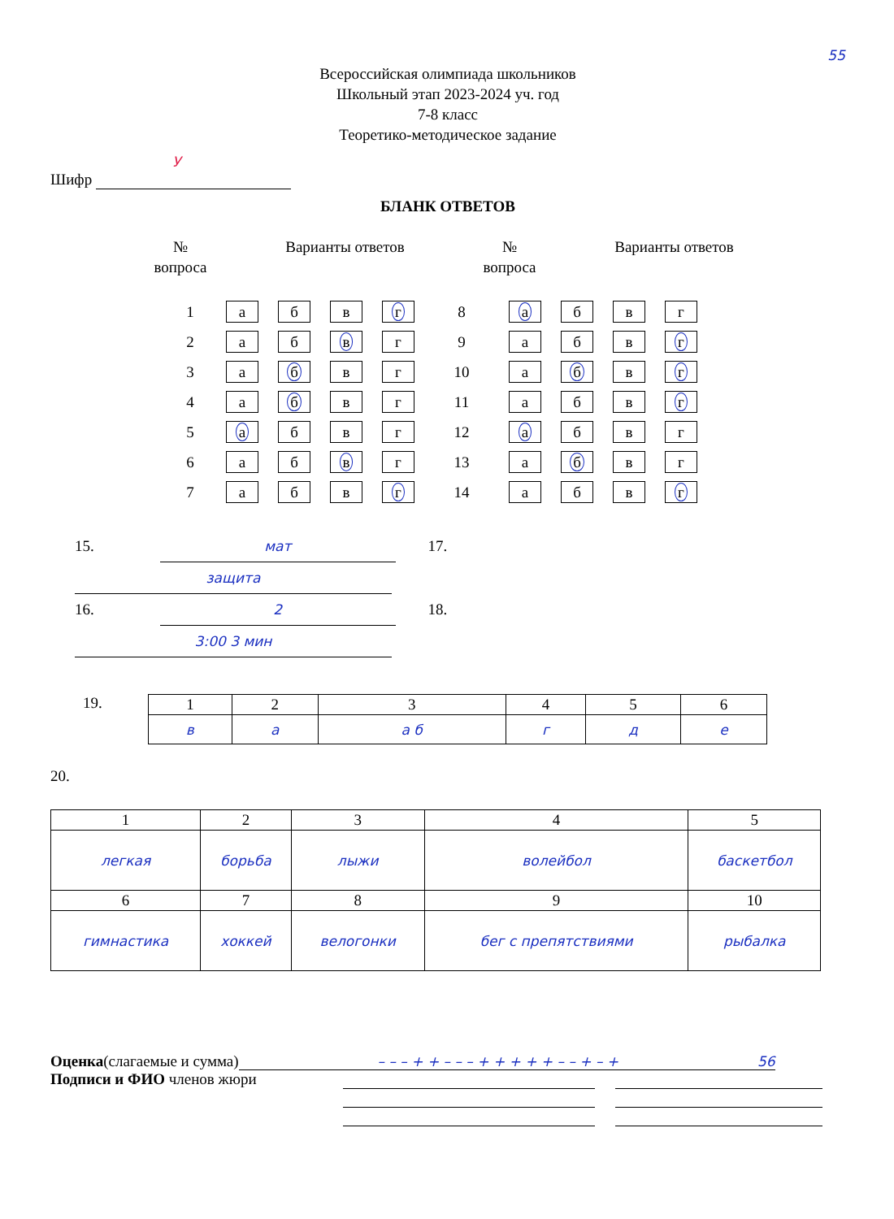55
Всероссийская олимпиада школьников
Школьный этап 2023-2024 уч. год
7-8 класс
Теоретико-методическое задание
У
Шифр
БЛАНК ОТВЕТОВ
№
вопроса
Варианты ответов №
вопроса
Варианты ответов
| 1 | а | б | в | г | 8 | а | б | в | г |
| 2 | а | б | в | г | 9 | а | б | в | г |
| 3 | а | б | в | г | 10 | а | б | в | г |
| 4 | а | б | в | г | 11 | а | б | в | г |
| 5 | а | б | в | г | 12 | а | б | в | г |
| 6 | а | б | в | г | 13 | а | б | в | г |
| 7 | а | б | в | г | 14 | а | б | в | г |
15. мат 17. защита
16. 2 18. 3:00 3 мин
19.
| 1 | 2 | 3 | 4 | 5 | 6 |
| в | а | а б | г | д | е |
20.
| 1 | 2 | 3 | 4 | 5 |
| легкая | борьба | лыжи | волейбол | баскетбол |
| 6 | 7 | 8 | 9 | 10 |
| гимнастика | хоккей | велогонки | бег с препятствиями | рыбалка |
Оценка(слагаемые и сумма) – – – + + – – – + + + + + – – + – + 56
Подписи и ФИО членов жюри